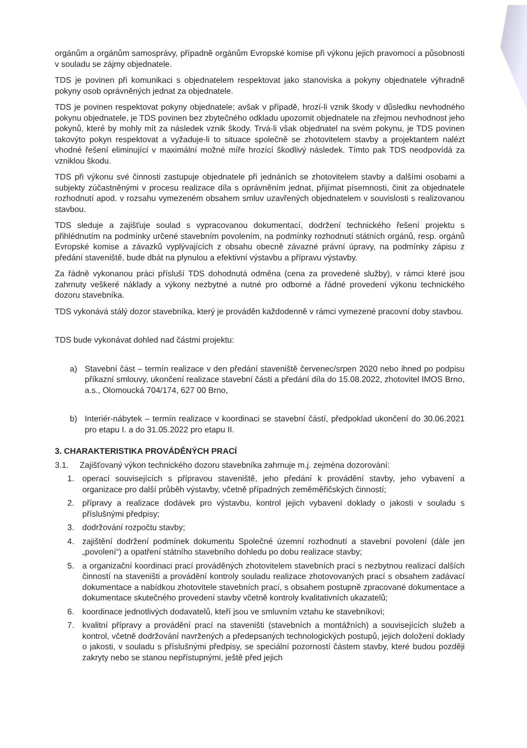orgánům a orgánům samosprávy, případně orgánům Evropské komise při výkonu jejich pravomocí a působnosti v souladu se zájmy objednatele.
TDS je povinen při komunikaci s objednatelem respektovat jako stanoviska a pokyny objednatele výhradně pokyny osob oprávněných jednat za objednatele.
TDS je povinen respektovat pokyny objednatele; avšak v případě, hrozí-li vznik škody v důsledku nevhodného pokynu objednatele, je TDS povinen bez zbytečného odkladu upozornit objednatele na zřejmou nevhodnost jeho pokynů, které by mohly mít za následek vznik škody. Trvá-li však objednatel na svém pokynu, je TDS povinen takovýto pokyn respektovat a vyžaduje-li to situace společně se zhotovitelem stavby a projektantem nalézt vhodné řešení eliminující v maximální možné míře hrozící škodlivý následek. Tímto pak TDS neodpovídá za vzniklou škodu.
TDS při výkonu své činnosti zastupuje objednatele při jednáních se zhotovitelem stavby a dalšími osobami a subjekty zúčastněnými v procesu realizace díla s oprávněním jednat, přijímat písemnosti, činit za objednatele rozhodnutí apod. v rozsahu vymezeném obsahem smluv uzavřených objednatelem v souvislosti s realizovanou stavbou.
TDS sleduje a zajišťuje soulad s vypracovanou dokumentací, dodržení technického řešení projektu s přihlédnutím na podmínky určené stavebním povolením, na podmínky rozhodnutí státních orgánů, resp. orgánů Evropské komise a závazků vyplývajících z obsahu obecně závazné právní úpravy, na podmínky zápisu z předání staveniště, bude dbát na plynulou a efektivní výstavbu a přípravu výstavby.
Za řádně vykonanou práci přísluší TDS dohodnutá odměna (cena za provedené služby), v rámci které jsou zahrnuty veškeré náklady a výkony nezbytné a nutné pro odborné a řádné provedení výkonu technického dozoru stavebníka.
TDS vykonává stálý dozor stavebníka, který je prováděn každodenně v rámci vymezené pracovní doby stavbou.
TDS bude vykonávat dohled nad částmi projektu:
a) Stavební část – termín realizace v den předání staveniště červenec/srpen 2020 nebo ihned po podpisu příkazní smlouvy, ukončení realizace stavební části a předání díla do 15.08.2022, zhotovitel IMOS Brno, a.s., Olomoucká 704/174, 627 00 Brno,
b) Interiér-nábytek – termín realizace v koordinaci se stavební částí, předpoklad ukončení do 30.06.2021 pro etapu I. a do 31.05.2022 pro etapu II.
3. CHARAKTERISTIKA PROVÁDĚNÝCH PRACÍ
3.1. Zajišťovaný výkon technického dozoru stavebníka zahrnuje m.j. zejména dozorování:
1. operací souvisejících s přípravou staveniště, jeho předání k provádění stavby, jeho vybavení a organizace pro další průběh výstavby, včetně případných zeměměřičských činností;
2. přípravy a realizace dodávek pro výstavbu, kontrol jejich vybavení doklady o jakosti v souladu s příslušnými předpisy;
3. dodržování rozpočtu stavby;
4. zajištění dodržení podmínek dokumentu Společné územní rozhodnutí a stavební povolení (dále jen „povolení“) a opatření státního stavebního dohledu po dobu realizace stavby;
5. a organizační koordinaci prací prováděných zhotovitelem stavebních prací s nezbytnou realizací dalších činností na staveništi a provádění kontroly souladu realizace zhotovovaných prací s obsahem zadávací dokumentace a nabídkou zhotovitele stavebních prací, s obsahem postupně zpracované dokumentace a dokumentace skutečného provedení stavby včetně kontroly kvalitativních ukazatelů;
6. koordinace jednotlivých dodavatelů, kteří jsou ve smluvním vztahu ke stavebníkovi;
7. kvalitní přípravy a provádění prací na staveništi (stavebních a montážních) a souvisejících služeb a kontrol, včetně dodržování navržených a předepsaných technologických postupů, jejich doložení doklady o jakosti, v souladu s příslušnými předpisy, se speciální pozorností částem stavby, které budou později zakryty nebo se stanou nepřístupnými, ještě před jejich